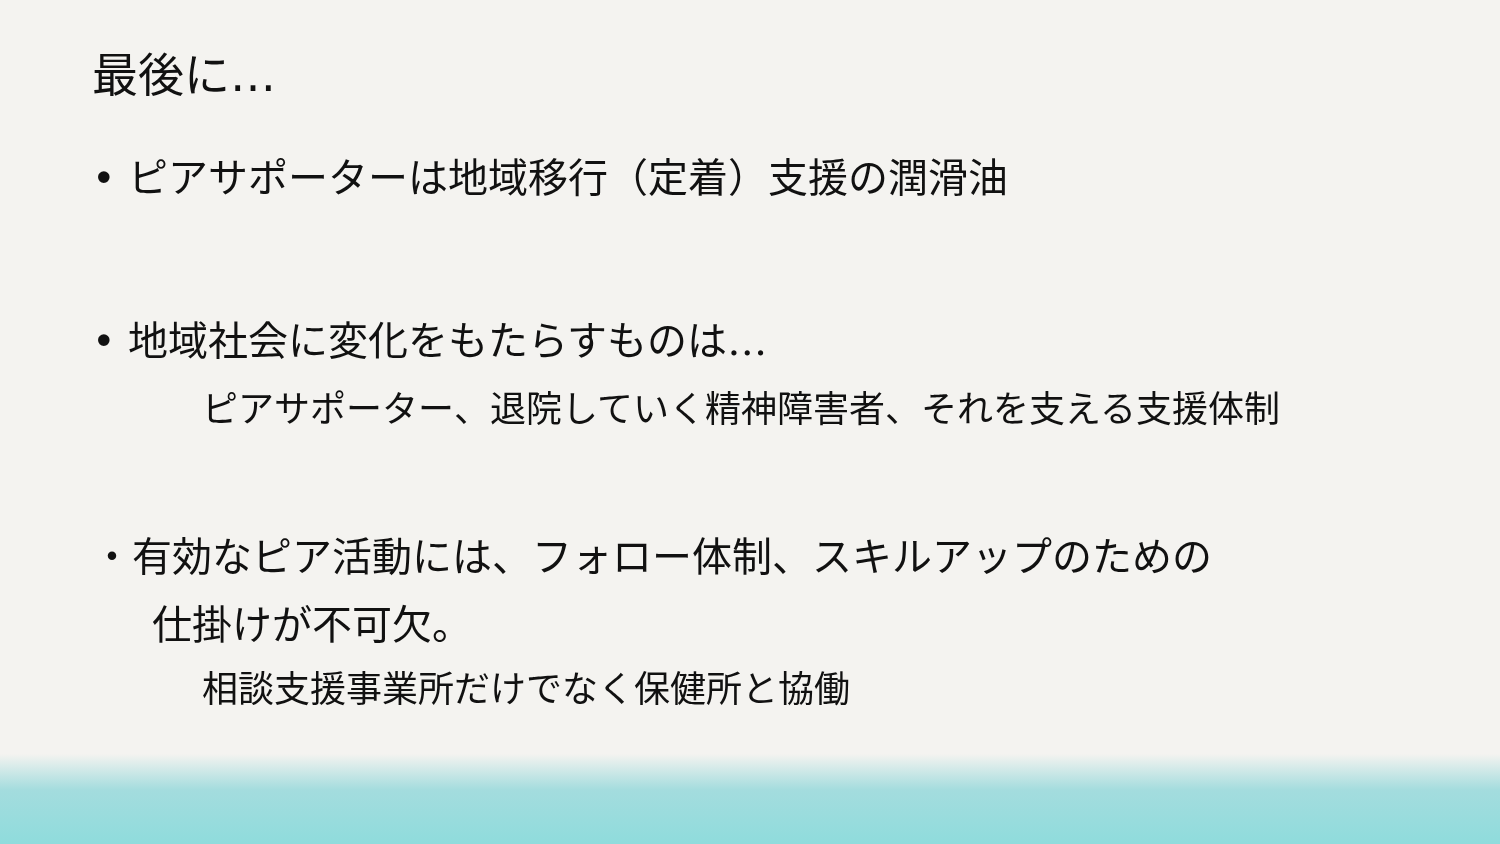最後に…
• ピアサポーターは地域移行（定着）支援の潤滑油
• 地域社会に変化をもたらすものは…
ピアサポーター、退院していく精神障害者、それを支える支援体制
・有効なピア活動には、フォロー体制、スキルアップのための
仕掛けが不可欠。
相談支援事業所だけでなく保健所と協働